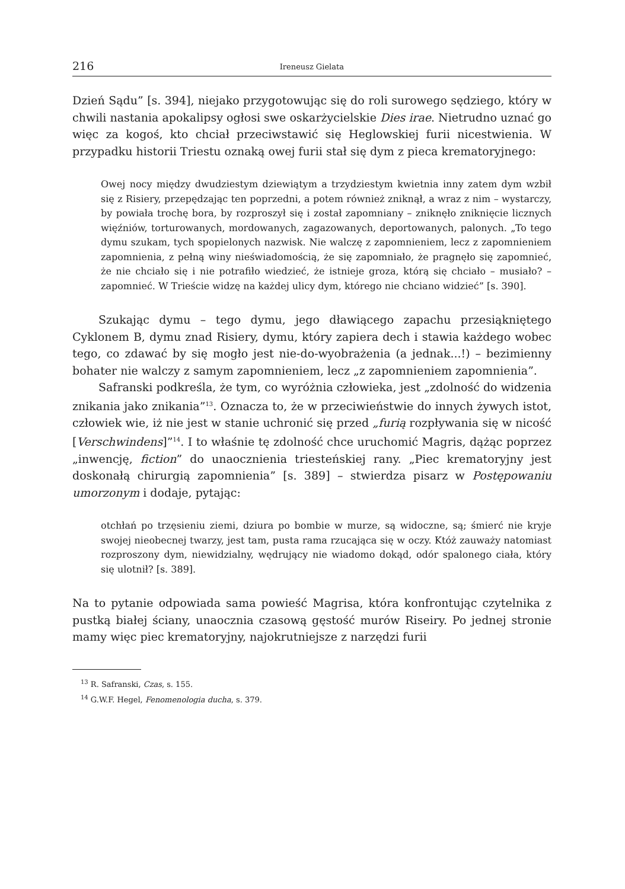216 Ireneusz Gielata
Dzień Sądu” [s. 394], niejako przygotowując się do roli surowego sędziego, który w chwili nastania apokalipsy ogłosi swe oskarżycielskie Dies irae. Nietrudno uznać go więc za kogoś, kto chciał przeciwstawić się Heglowskiej furii nicestwienia. W przypadku historii Triestu oznaką owej furii stał się dym z pieca krematoryjnego:
Owej nocy między dwudziestym dziewiątym a trzydziestym kwietnia inny zatem dym wzbił się z Risiery, przepędzając ten poprzedni, a potem również zniknął, a wraz z nim – wystarczy, by powiała trochę bora, by rozproszył się i został zapomniany – zniknęło zniknięcie licznych więźniów, torturowanych, mordowanych, zagazowanych, deportowanych, palonych. „To tego dymu szukam, tych spopielonych nazwisk. Nie walczę z zapomnieniem, lecz z zapomnieniem zapomnienia, z pełną winy nieświadomością, że się zapomniało, że pragnęło się zapomnieć, że nie chciało się i nie potrafiło wiedzieć, że istnieje groza, którą się chciało – musiało? – zapomnieć. W Trieście widzę na każdej ulicy dym, którego nie chciano widzieć” [s. 390].
Szukając dymu – tego dymu, jego dławiącego zapachu przesiąkniętego Cyklonem B, dymu znad Risiery, dymu, który zapiera dech i stawia każdego wobec tego, co zdawać by się mogło jest nie-do-wyobrażenia (a jednak...!) – bezimienny bohater nie walczy z samym zapomnieniem, lecz „z zapomnieniem zapomnienia”.
Safranski podkreśla, że tym, co wyróżnia człowieka, jest „zdolność do widzenia znikania jako znikania”<sup>13</sup>. Oznacza to, że w przeciwieństwie do innych żywych istot, człowiek wie, iż nie jest w stanie uchronić się przed „furią rozpływania się w nicość [Verschwindens]”<sup>14</sup>. I to właśnie tę zdolność chce uruchomić Magris, dążąc poprzez „inwencję, fiction” do unaocznienia triesteńskiej rany. „Piec krematoryjny jest doskonałą chirurgią zapomnienia” [s. 389] – stwierdza pisarz w Postępowaniu umorzonym i dodaje, pytając:
otchłań po trzęsieniu ziemi, dziura po bombie w murze, są widoczne, są; śmierć nie kryje swojej nieobecnej twarzy, jest tam, pusta rama rzucająca się w oczy. Któż zauważy natomiast rozproszony dym, niewidzialny, wędrujący nie wiadomo dokąd, odór spalonego ciała, który się ulotnił? [s. 389].
Na to pytanie odpowiada sama powieść Magrisa, która konfrontując czytelnika z pustką białej ściany, unaocznia czasową gęstość murów Riseiry. Po jednej stronie mamy więc piec krematoryjny, najokrutniejsze z narzędzi furii
<sup>13</sup> R. Safranski, Czas, s. 155.
<sup>14</sup> G.W.F. Hegel, Fenomenologia ducha, s. 379.